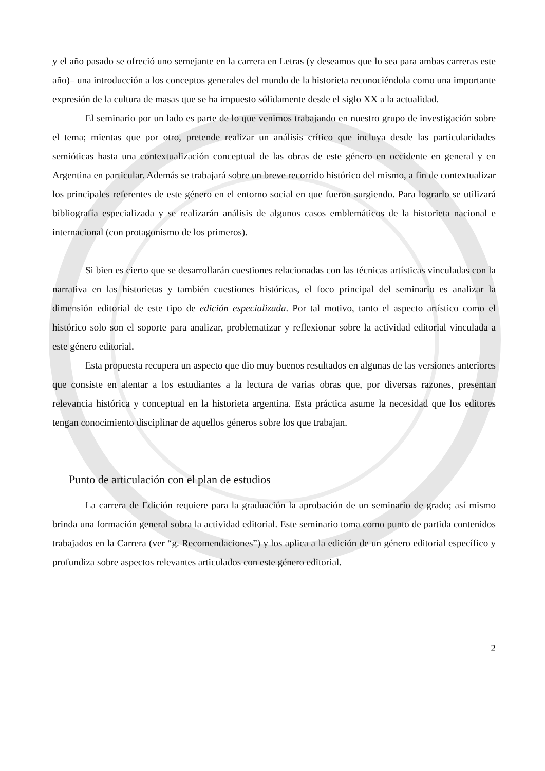y el año pasado se ofreció uno semejante en la carrera en Letras (y deseamos que lo sea para ambas carreras este año)– una introducción a los conceptos generales del mundo de la historieta reconociéndola como una importante expresión de la cultura de masas que se ha impuesto sólidamente desde el siglo XX a la actualidad.
El seminario por un lado es parte de lo que venimos trabajando en nuestro grupo de investigación sobre el tema; mientas que por otro, pretende realizar un análisis crítico que incluya desde las particularidades semióticas hasta una contextualización conceptual de las obras de este género en occidente en general y en Argentina en particular. Además se trabajará sobre un breve recorrido histórico del mismo, a fin de contextualizar los principales referentes de este género en el entorno social en que fueron surgiendo. Para lograrlo se utilizará bibliografía especializada y se realizarán análisis de algunos casos emblemáticos de la historieta nacional e internacional (con protagonismo de los primeros).
Si bien es cierto que se desarrollarán cuestiones relacionadas con las técnicas artísticas vinculadas con la narrativa en las historietas y también cuestiones históricas, el foco principal del seminario es analizar la dimensión editorial de este tipo de edición especializada. Por tal motivo, tanto el aspecto artístico como el histórico solo son el soporte para analizar, problematizar y reflexionar sobre la actividad editorial vinculada a este género editorial.
Esta propuesta recupera un aspecto que dio muy buenos resultados en algunas de las versiones anteriores que consiste en alentar a los estudiantes a la lectura de varias obras que, por diversas razones, presentan relevancia histórica y conceptual en la historieta argentina. Esta práctica asume la necesidad que los editores tengan conocimiento disciplinar de aquellos géneros sobre los que trabajan.
Punto de articulación con el plan de estudios
La carrera de Edición requiere para la graduación la aprobación de un seminario de grado; así mismo brinda una formación general sobra la actividad editorial. Este seminario toma como punto de partida contenidos trabajados en la Carrera (ver “g. Recomendaciones”) y los aplica a la edición de un género editorial específico y profundiza sobre aspectos relevantes articulados con este género editorial.
2